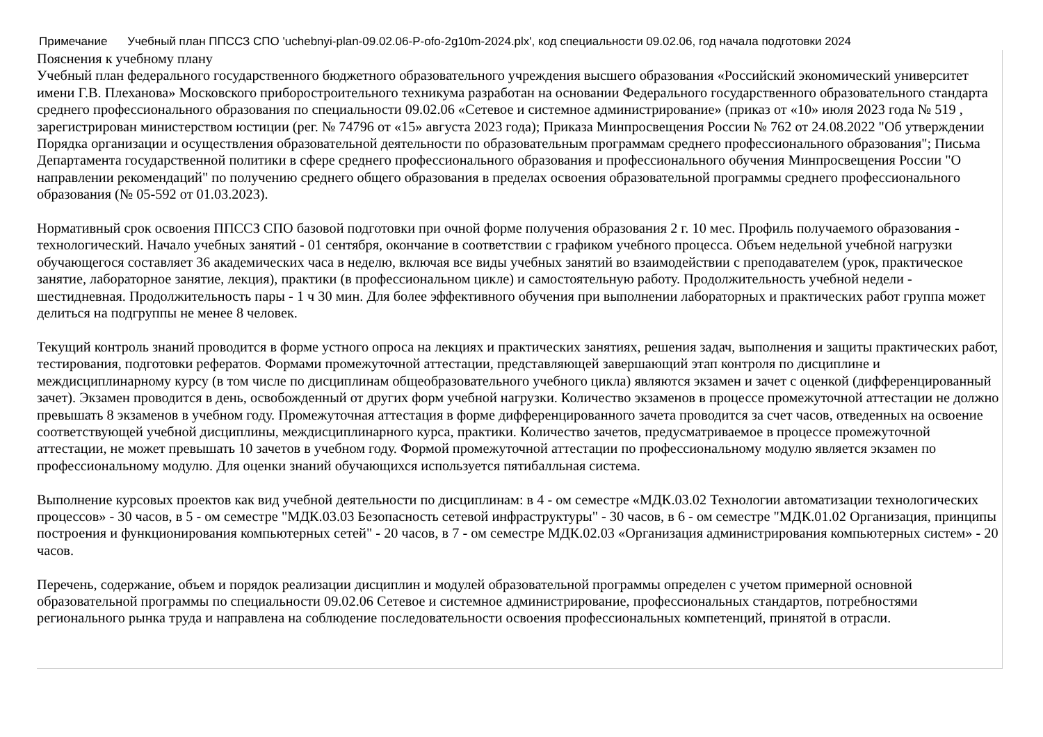Примечание Учебный план ППССЗ СПО 'uchebnyi-plan-09.02.06-P-ofo-2g10m-2024.plx', код специальности 09.02.06, год начала подготовки 2024
Пояснения к учебному плану
Учебный план федерального государственного бюджетного образовательного учреждения высшего образования «Российский экономический университет имени Г.В. Плеханова» Московского приборостроительного техникума разработан на основании Федерального государственного образовательного стандарта среднего профессионального образования по специальности 09.02.06 «Сетевое и системное администрирование» (приказ от «10» июля 2023 года № 519 , зарегистрирован министерством юстиции (рег. № 74796 от «15» августа 2023 года); Приказа Минпросвещения России № 762 от 24.08.2022 "Об утверждении Порядка организации и осуществления образовательной деятельности по образовательным программам среднего профессионального образования"; Письма Департамента государственной политики в сфере среднего профессионального образования и профессионального обучения Минпросвещения России "О направлении рекомендаций" по получению среднего общего образования в пределах освоения образовательной программы среднего профессионального образования (№ 05-592 от 01.03.2023).
Нормативный срок освоения ППССЗ СПО базовой подготовки при очной форме получения образования 2 г. 10 мес. Профиль получаемого образования - технологический. Начало учебных занятий - 01 сентября, окончание в соответствии с графиком учебного процесса. Объем недельной учебной нагрузки обучающегося составляет 36 академических часа в неделю, включая все виды учебных занятий во взаимодействии с преподавателем (урок, практическое занятие, лабораторное занятие, лекция), практики (в профессиональном цикле) и самостоятельную работу. Продолжительность учебной недели - шестидневная. Продолжительность пары - 1 ч 30 мин. Для более эффективного обучения при выполнении лабораторных и практических работ группа может делиться на подгруппы не менее 8 человек.
Текущий контроль знаний проводится в форме устного опроса на лекциях и практических занятиях, решения задач, выполнения и защиты практических работ, тестирования, подготовки рефератов. Формами промежуточной аттестации, представляющей завершающий этап контроля по дисциплине и междисциплинарному курсу (в том числе по дисциплинам общеобразовательного учебного цикла) являются экзамен и зачет с оценкой (дифференцированный зачет). Экзамен проводится в день, освобожденный от других форм учебной нагрузки. Количество экзаменов в процессе промежуточной аттестации не должно превышать 8 экзаменов в учебном году. Промежуточная аттестация в форме дифференцированного зачета проводится за счет часов, отведенных на освоение соответствующей учебной дисциплины, междисциплинарного курса, практики. Количество зачетов, предусматриваемое в процессе промежуточной аттестации, не может превышать 10 зачетов в учебном году. Формой промежуточной аттестации по профессиональному модулю является экзамен по профессиональному модулю. Для оценки знаний обучающихся используется пятибалльная система.
Выполнение курсовых проектов как вид учебной деятельности по дисциплинам: в 4 - ом семестре «МДК.03.02 Технологии автоматизации технологических процессов» - 30 часов, в 5 - ом семестре "МДК.03.03 Безопасность сетевой инфраструктуры" - 30 часов, в 6 - ом семестре "МДК.01.02 Организация, принципы построения и функционирования компьютерных сетей" - 20 часов, в 7 - ом семестре МДК.02.03 «Организация администрирования компьютерных систем» - 20 часов.
Перечень, содержание, объем и порядок реализации дисциплин и модулей образовательной программы определен с учетом примерной основной образовательной программы по специальности 09.02.06 Сетевое и системное администрирование, профессиональных стандартов, потребностями регионального рынка труда и направлена на соблюдение последовательности освоения профессиональных компетенций, принятой в отрасли.